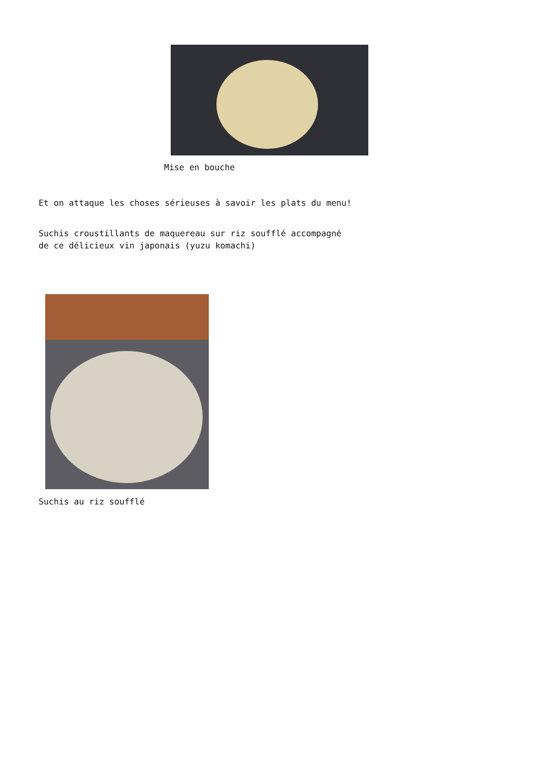Mise en bouche
Et on attaque les choses sérieuses à savoir les plats du menu!
Suchis croustillants de maquereau sur riz soufflé accompagné de ce délicieux vin japonais (yuzu komachi)
Suchis au riz soufflé